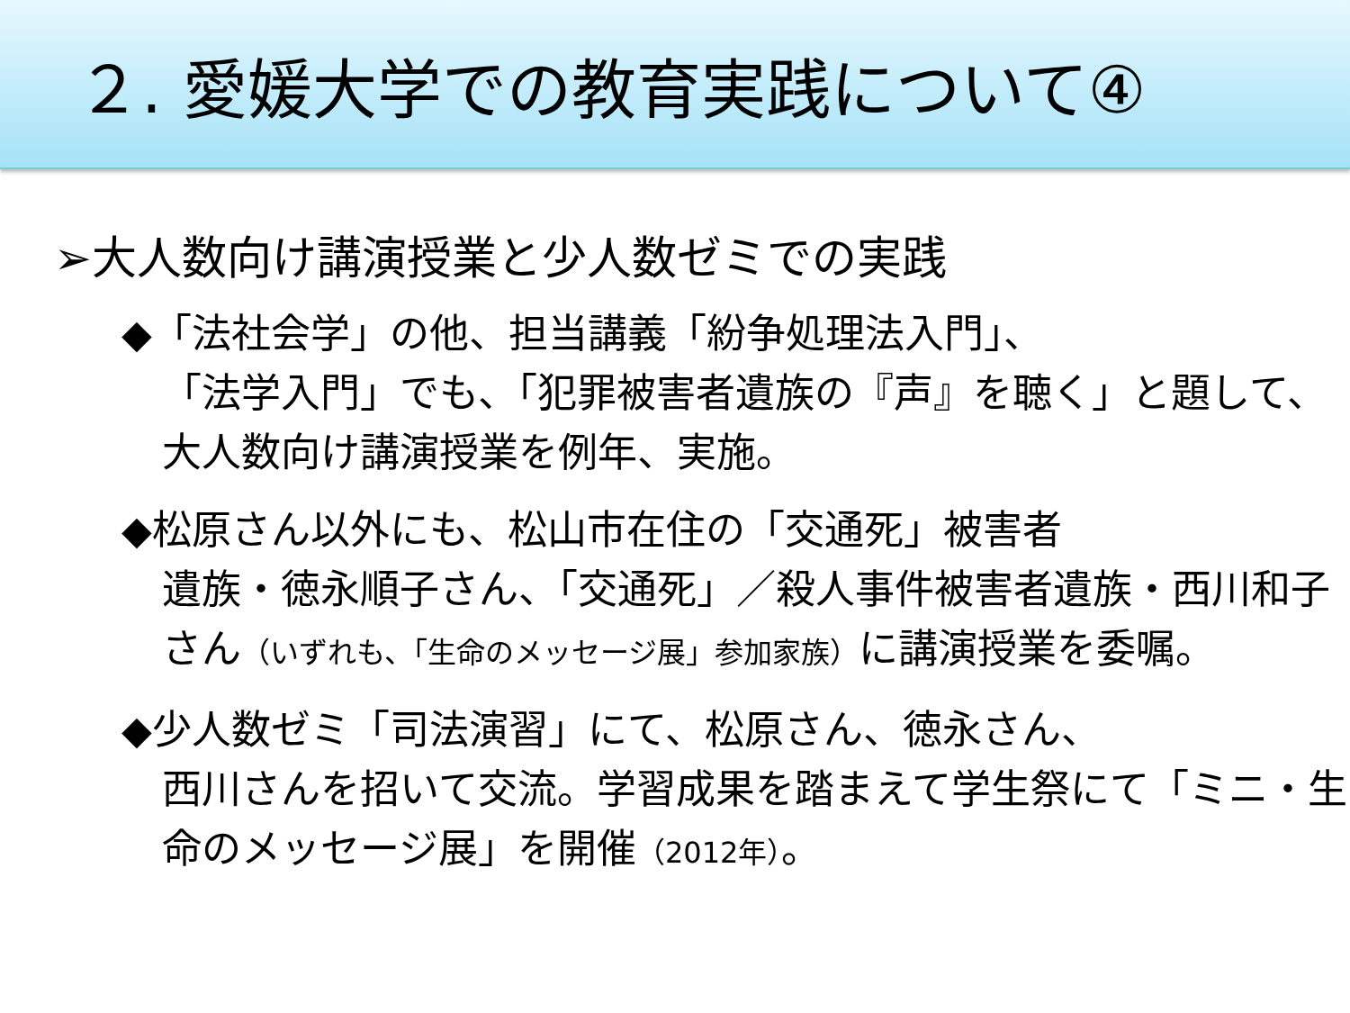２. 愛媛大学での教育実践について④
➢大人数向け講演授業と少人数ゼミでの実践
◆「法社会学」の他、担当講義「紛争処理法入門」、
「法学入門」でも、「犯罪被害者遺族の『声』を聴く」と題して、大人数向け講演授業を例年、実施。
◆松原さん以外にも、松山市在住の「交通死」被害者
遺族・徳永順子さん、「交通死」／殺人事件被害者遺族・西川和子さん（いずれも、「生命のメッセージ展」参加家族）に講演授業を委嘱。
◆少人数ゼミ「司法演習」にて、松原さん、徳永さん、
西川さんを招いて交流。学習成果を踏まえて学生祭にて「ミニ・生命のメッセージ展」を開催（2012年）。